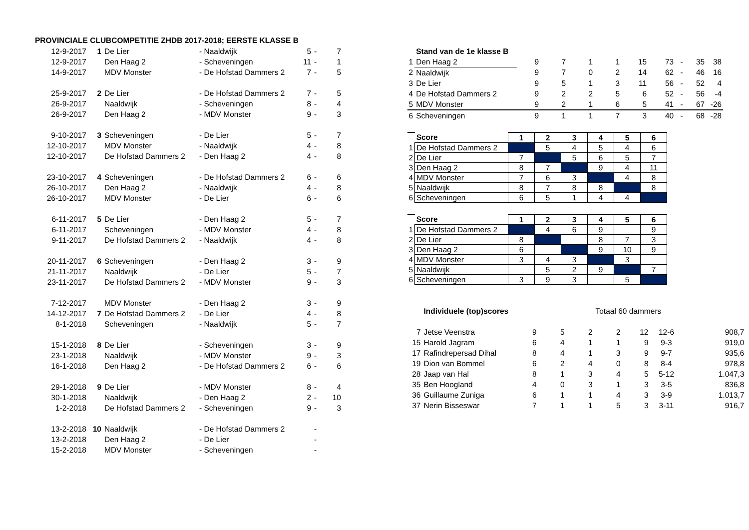PROVINCIALE CLUBCOMPETITIE ZHDB 2017-2018; EERSTE KLASSE B
| 12-9-2017 | 1 | De Lier | - Naaldwijk | 5 | - | 7 |
| 12-9-2017 | | Den Haag 2 | - Scheveningen | 11 | - | 1 |
| 14-9-2017 | | MDV Monster | - De Hofstad Dammers 2 | 7 | - | 5 |
| 25-9-2017 | 2 | De Lier | - De Hofstad Dammers 2 | 7 | - | 5 |
| 26-9-2017 | | Naaldwijk | - Scheveningen | 8 | - | 4 |
| 26-9-2017 | | Den Haag 2 | - MDV Monster | 9 | - | 3 |
| 9-10-2017 | 3 | Scheveningen | - De Lier | 5 | - | 7 |
| 12-10-2017 | | MDV Monster | - Naaldwijk | 4 | - | 8 |
| 12-10-2017 | | De Hofstad Dammers 2 | - Den Haag 2 | 4 | - | 8 |
| 23-10-2017 | 4 | Scheveningen | - De Hofstad Dammers 2 | 6 | - | 6 |
| 26-10-2017 | | Den Haag 2 | - Naaldwijk | 4 | - | 8 |
| 26-10-2017 | | MDV Monster | - De Lier | 6 | - | 6 |
| 6-11-2017 | 5 | De Lier | - Den Haag 2 | 5 | - | 7 |
| 6-11-2017 | | Scheveningen | - MDV Monster | 4 | - | 8 |
| 9-11-2017 | | De Hofstad Dammers 2 | - Naaldwijk | 4 | - | 8 |
| 20-11-2017 | 6 | Scheveningen | - Den Haag 2 | 3 | - | 9 |
| 21-11-2017 | | Naaldwijk | - De Lier | 5 | - | 7 |
| 23-11-2017 | | De Hofstad Dammers 2 | - MDV Monster | 9 | - | 3 |
| 7-12-2017 | | MDV Monster | - Den Haag 2 | 3 | - | 9 |
| 14-12-2017 | 7 | De Hofstad Dammers 2 | - De Lier | 4 | - | 8 |
| 8-1-2018 | | Scheveningen | - Naaldwijk | 5 | - | 7 |
| 15-1-2018 | 8 | De Lier | - Scheveningen | 3 | - | 9 |
| 23-1-2018 | | Naaldwijk | - MDV Monster | 9 | - | 3 |
| 16-1-2018 | | Den Haag 2 | - De Hofstad Dammers 2 | 6 | - | 6 |
| 29-1-2018 | 9 | De Lier | - MDV Monster | 8 | - | 4 |
| 30-1-2018 | | Naaldwijk | - Den Haag 2 | 2 | - | 10 |
| 1-2-2018 | | De Hofstad Dammers 2 | - Scheveningen | 9 | - | 3 |
| 13-2-2018 | 10 | Naaldwijk | - De Hofstad Dammers 2 | | - | |
| 13-2-2018 | | Den Haag 2 | - De Lier | | - | |
| 15-2-2018 | | MDV Monster | - Scheveningen | | - | |
| | Stand van de 1e klasse B | | | | | | | | | |
| 1 | Den Haag 2 | 9 | 7 | 1 | 1 | 15 | 73 | - | 35 | 38 |
| 2 | Naaldwijk | 9 | 7 | 0 | 2 | 14 | 62 | - | 46 | 16 |
| 3 | De Lier | 9 | 5 | 1 | 3 | 11 | 56 | - | 52 | 4 |
| 4 | De Hofstad Dammers 2 | 9 | 2 | 2 | 5 | 6 | 52 | - | 56 | -4 |
| 5 | MDV Monster | 9 | 2 | 1 | 6 | 5 | 41 | - | 67 | -26 |
| 6 | Scheveningen | 9 | 1 | 1 | 7 | 3 | 40 | - | 68 | -28 |
| | Score | 1 | 2 | 3 | 4 | 5 | 6 |
| 1 | De Hofstad Dammers 2 | | 5 | 4 | 5 | 4 | 6 |
| 2 | De Lier | 7 | | 5 | 6 | 5 | 7 |
| 3 | Den Haag 2 | 8 | 7 | | 9 | 4 | 11 |
| 4 | MDV Monster | 7 | 6 | 3 | | 4 | 8 |
| 5 | Naaldwijk | 8 | 7 | 8 | 8 | | 8 |
| 6 | Scheveningen | 6 | 5 | 1 | 4 | 4 | |
| | Score | 1 | 2 | 3 | 4 | 5 | 6 |
| 1 | De Hofstad Dammers 2 | | 4 | 6 | 9 | | 9 |
| 2 | De Lier | 8 | | | 8 | 7 | 3 |
| 3 | Den Haag 2 | 6 | | | 9 | 10 | 9 |
| 4 | MDV Monster | 3 | 4 | 3 | | 3 | |
| 5 | Naaldwijk | | 5 | 2 | 9 | | 7 |
| 6 | Scheveningen | 3 | 9 | 3 | | 5 | |
| | Individuele (top)scores | | | | Totaal 60 dammers | | | | |
| 7 | Jetse Veenstra | 9 | 5 | 2 | 2 | 12 | 12-6 | 908,7 | |
| 15 | Harold Jagram | 6 | 4 | 1 | 1 | 9 | 9-3 | 919,0 | |
| 17 | Rafindrepersad Dihal | 8 | 4 | 1 | 3 | 9 | 9-7 | 935,6 | |
| 19 | Dion van Bommel | 6 | 2 | 4 | 0 | 8 | 8-4 | 978,8 | |
| 28 | Jaap van Hal | 8 | 1 | 3 | 4 | 5 | 5-12 | 1.047,3 | |
| 35 | Ben Hoogland | 4 | 0 | 3 | 1 | 3 | 3-5 | 836,8 | |
| 36 | Guillaume Zuniga | 6 | 1 | 1 | 4 | 3 | 3-9 | 1.013,7 | |
| 37 | Nerin Bisseswar | 7 | 1 | 1 | 5 | 3 | 3-11 | 916,7 | |